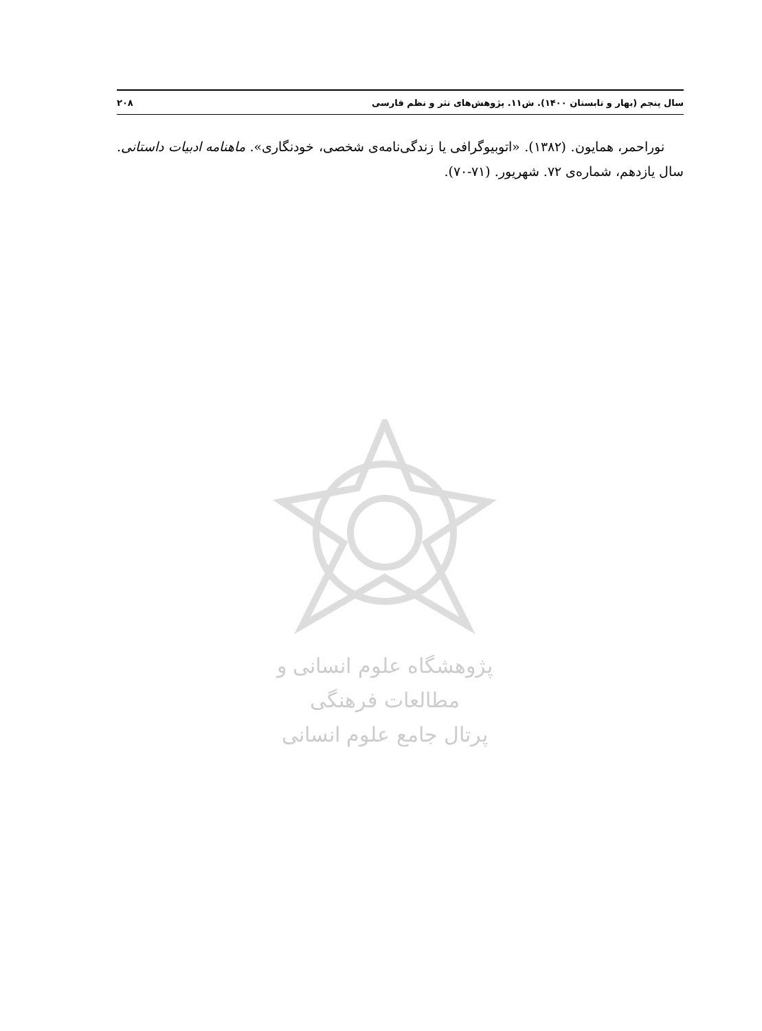سال پنجم (بهار و تابستان ۱۴۰۰). ش۱۱. پژوهش‌های نثر و نظم فارسی ۲۰۸
نوراحمر، همایون. (۱۳۸۲). «اتوبیوگرافی یا زندگی‌نامه‌ی شخصی، خودنگاری». ماهنامه ادبیات داستانی. سال یازدهم، شماره‌ی ۷۲. شهریور. (۷۱-۷۰).
پژوهشگاه علوم انسانی و مطالعات فرهنگی
پرتال جامع علوم انسانی